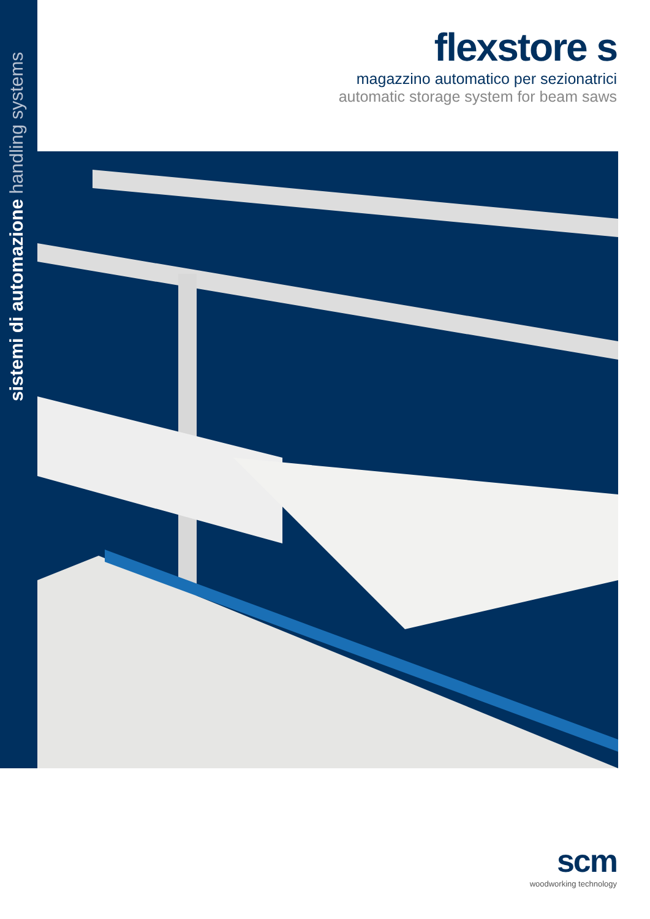sistemi di automazione handling systems
flexstore s
magazzino automatico per sezionatrici
automatic storage system for beam saws
scm
woodworking technology